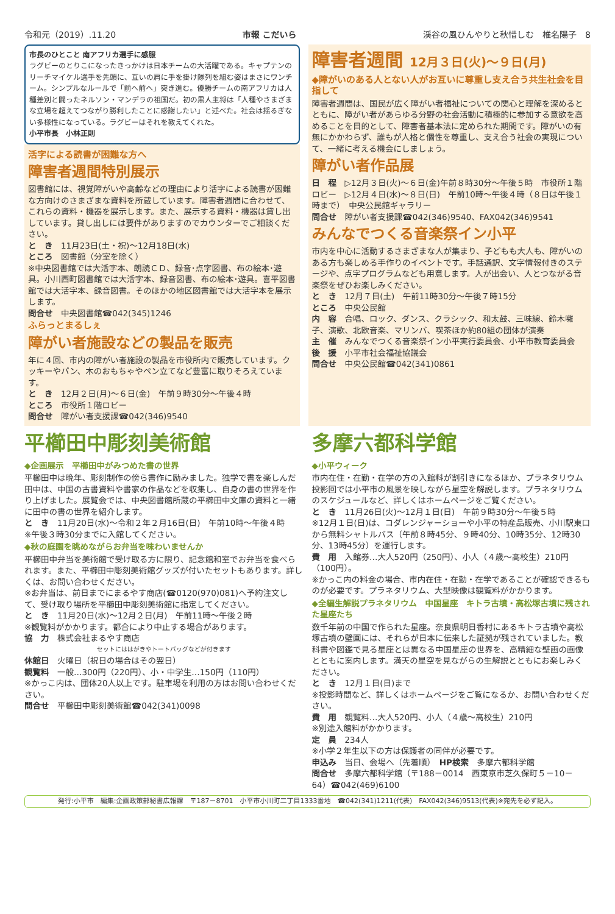令和元（2019）.11.20 市報 こだいら 渓谷の風ひんやりと秋惜しむ　椎名陽子　8
市長のひとこと 南アフリカ選手に感服
ラグビーのとりこになったきっかけは日本チームの大活躍である。キャプテンのリーチマイケル選手を先頭に、互いの肩に手を掛け隊列を組む姿はまさにワンチーム。シンプルなルールで「前へ前へ」突き進む。優勝チームの南アフリカは人種差別と闘ったネルソン・マンデラの祖国だ。初の黒人主将は「人種やさまざまな立場を超えてつながり勝利したことに感謝したい」と述べた。社会は揺るぎない多様性になっている。ラグビーはそれを教えてくれた。
小平市長　小林正則
活字による読書が困難な方へ
障害者週間特別展示
図書館には、視覚障がいや高齢などの理由により活字による読書が困難な方向けのさまざまな資料を所蔵しています。障害者週間に合わせて、これらの資料・機器を展示します。また、展示する資料・機器は貸し出しています。貸し出しには要件がありますのでカウンターでご相談ください。
と　き　11月23日(土・祝)～12月18日(水)
ところ　図書館（分室を除く）
※中央図書館では大活字本、朗読ＣＤ、録音･点字図書、布の絵本･遊具。小川西町図書館では大活字本、録音図書、布の絵本･遊具。喜平図書館では大活字本、録音図書。そのほかの地区図書館では大活字本を展示します。
問合せ　中央図書館☎042(345)1246
ふらっとまるしぇ
障がい者施設などの製品を販売
年に４回、市内の障がい者施設の製品を市役所内で販売しています。クッキーやパン、木のおもちゃやペン立てなど豊富に取りそろえています。
と　き　12月２日(月)～６日(金)　午前９時30分～午後４時
ところ　市役所１階ロビー
問合せ　障がい者支援課☎042(346)9540
障害者週間 12月３日(火)～９日(月)
◆障がいのある人とない人がお互いに尊重し支え合う共生社会を目指して
障害者週間は、国民が広く障がい者福祉についての関心と理解を深めるとともに、障がい者があらゆる分野の社会活動に積極的に参加する意欲を高めることを目的として、障害者基本法に定められた期間です。障がいの有無にかかわらず、誰もが人格と個性を尊重し、支え合う社会の実現について、一緒に考える機会にしましょう。
障がい者作品展
日　程　▷12月３日(火)～６日(金)午前８時30分～午後５時　市役所１階ロビー　▷12月４日(水)～８日(日)　午前10時～午後４時（８日は午後１時まで）　中央公民館ギャラリー
問合せ　障がい者支援課☎042(346)9540、FAX042(346)9541
みんなでつくる音楽祭イン小平
市内を中心に活動するさまざまな人が集まり、子どもも大人も、障がいのある方も楽しめる手作りのイベントです。手話通訳、文字情報付きのステージや、点字プログラムなども用意します。人が出会い、人とつながる音楽祭をぜひお楽しみください。
と　き　12月７日(土)　午前11時30分～午後７時15分
ところ　中央公民館
内　容　合唱、ロック、ダンス、クラシック、和太鼓、三味線、鈴木囃子、演歌、北欧音楽、マリンバ、喫茶ほか約80組の団体が演奏
主　催　みんなでつくる音楽祭イン小平実行委員会、小平市教育委員会
後　援　小平市社会福祉協議会
問合せ　中央公民館☎042(341)0861
平櫛田中彫刻美術館
◆企画展示　平櫛田中がみつめた書の世界
平櫛田中は晩年、彫刻制作の傍ら書作に励みました。独学で書を楽しんだ田中は、中国の古書資料や書家の作品などを収集し、自身の書の世界を作り上げました。展覧会では、中央図書館所蔵の平櫛田中文庫の資料と一緒に田中の書の世界を紹介します。
と　き　11月20日(水)～令和２年２月16日(日)　午前10時～午後４時
※午後３時30分までに入館してください。
◆秋の庭園を眺めながらお弁当を味わいませんか
平櫛田中弁当を美術館で受け取る方に限り、記念館和室でお弁当を食べられます。また、平櫛田中彫刻美術館グッズが付いたセットもあります。詳しくは、お問い合わせください。
※お弁当は、前日までにまるやす商店(☎0120(970)081)へ予約注文して、受け取り場所を平櫛田中彫刻美術館に指定してください。
と　き　11月20日(水)～12月２日(月)　午前11時～午後２時
※観覧料がかかります。都合により中止する場合があります。
協　力　株式会社まるやす商店
セットにははがきやトートバッグなどが付きます
休館日　火曜日（祝日の場合はその翌日）
観覧料　一般…300円（220円）、小・中学生…150円（110円）
※かっこ内は、団体20人以上です。駐車場を利用の方はお問い合わせください。
問合せ　平櫛田中彫刻美術館☎042(341)0098
多摩六都科学館
◆小平ウィーク
市内在住・在勤・在学の方の入館料が割引きになるほか、プラネタリウム投影回では小平市の風景を映しながら星空を解説します。プラネタリウムのスケジュールなど、詳しくはホームページをご覧ください。
と　き　11月26日(火)～12月１日(日)　午前９時30分～午後５時
※12月１日(日)は、コダレンジャーショーや小平の特産品販売、小川駅東口から無料シャトルバス（午前８時45分、９時40分、10時35分、12時30分、13時45分）を運行します。
費　用　入館券…大人520円（250円）、小人（４歳～高校生）210円（100円）。
※かっこ内の料金の場合、市内在住・在勤・在学であることが確認できるものが必要です。プラネタリウム、大型映像は観覧料がかかります。
◆全編生解説プラネタリウム　中国星座　キトラ古墳・高松塚古墳に残された星座たち
数千年前の中国で作られた星座。奈良県明日香村にあるキトラ古墳や高松塚古墳の壁画には、それらが日本に伝来した証拠が残されていました。教科書や図鑑で見る星座とは異なる中国星座の世界を、高精細な壁画の画像とともに案内します。満天の星空を見ながらの生解説とともにお楽しみください。
と　き　12月１日(日)まで
※投影時間など、詳しくはホームページをご覧になるか、お問い合わせください。
費　用　観覧料…大人520円、小人（４歳～高校生）210円
※別途入館料がかかります。
定　員　234人
※小学２年生以下の方は保護者の同伴が必要です。
申込み　当日、会場へ（先着順）　HP検索　多摩六都科学館
問合せ　多摩六都科学館（〒188－0014　西東京市芝久保町５－10－64）☎042(469)6100
発行:小平市　編集:企画政策部秘書広報課　〒187－8701　小平市小川町二丁目1333番地　☎042(341)1211(代表)　FAX042(346)9513(代表)※宛先を必ず記入。